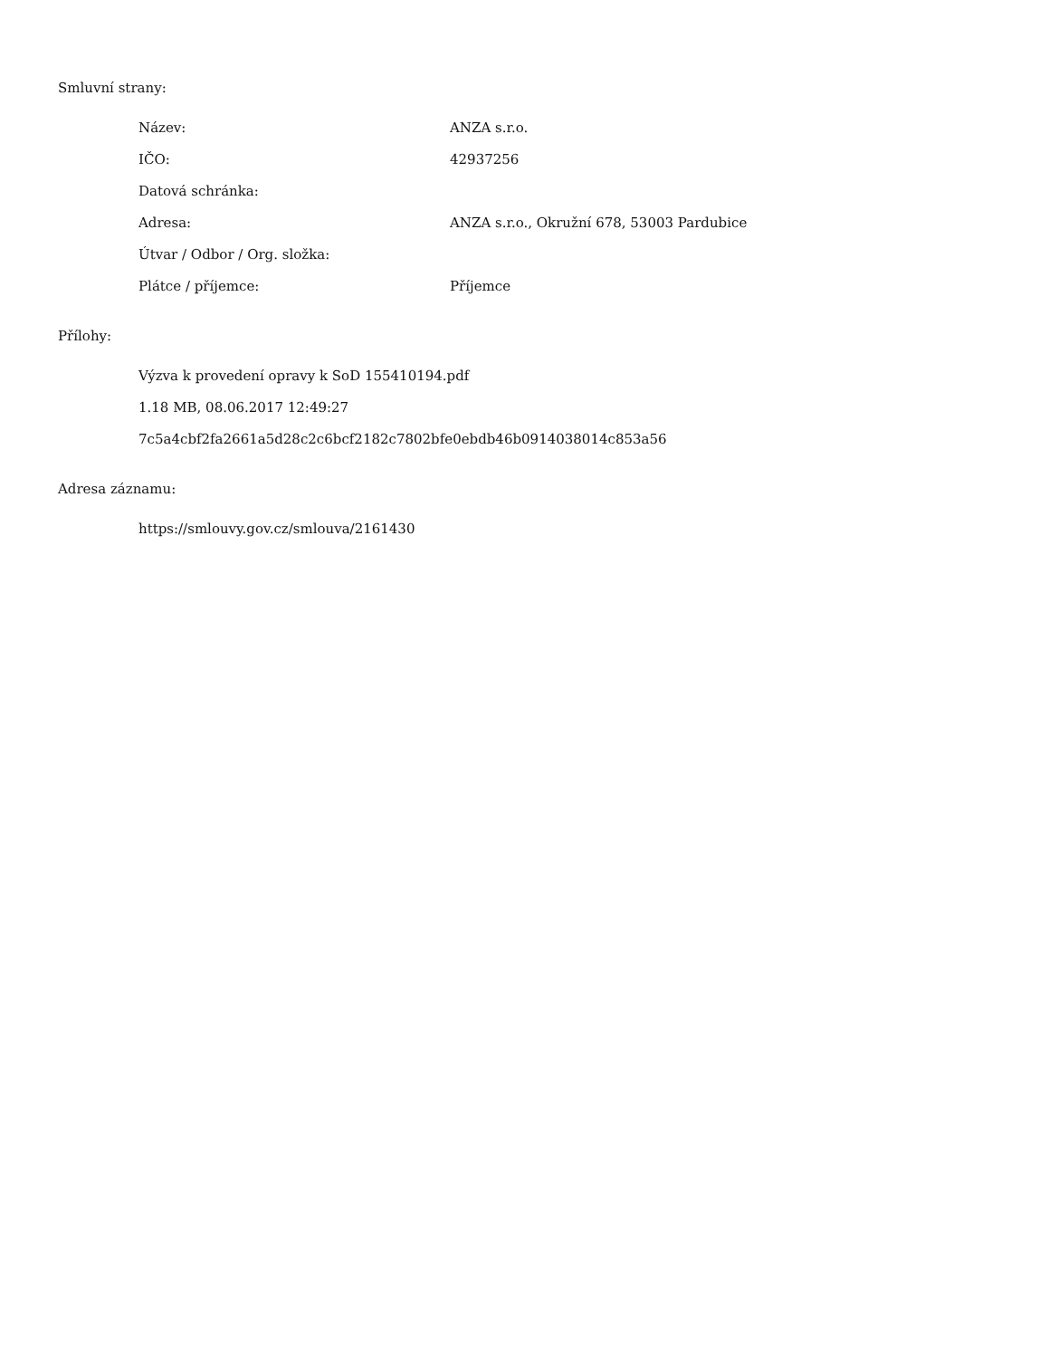Smluvní strany:
| Název: | ANZA s.r.o. |
| IČO: | 42937256 |
| Datová schránka: | |
| Adresa: | ANZA s.r.o., Okružní 678, 53003 Pardubice |
| Útvar / Odbor / Org. složka: | |
| Plátce / příjemce: | Příjemce |
Přílohy:
Výzva k provedení opravy k SoD 155410194.pdf
1.18 MB, 08.06.2017 12:49:27
7c5a4cbf2fa2661a5d28c2c6bcf2182c7802bfe0ebdb46b0914038014c853a56
Adresa záznamu:
https://smlouvy.gov.cz/smlouva/2161430